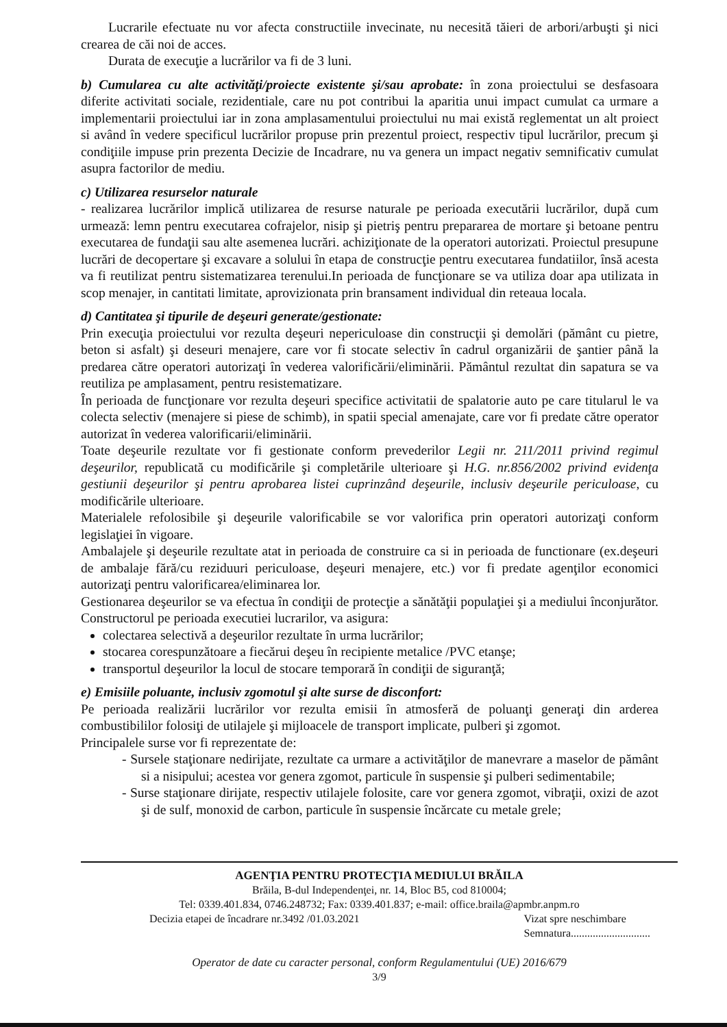Lucrarile efectuate nu vor afecta constructiile invecinate, nu necesită tăieri de arbori/arbuşti şi nici crearea de căi noi de acces.
Durata de execuţie a lucrărilor va fi de 3 luni.
b) Cumularea cu alte activităţi/proiecte existente şi/sau aprobate: în zona proiectului se desfasoara diferite activitati sociale, rezidentiale, care nu pot contribui la aparitia unui impact cumulat ca urmare a implementarii proiectului iar in zona amplasamentului proiectului nu mai există reglementat un alt proiect si având în vedere specificul lucrărilor propuse prin prezentul proiect, respectiv tipul lucrărilor, precum şi condiţiile impuse prin prezenta Decizie de Incadrare, nu va genera un impact negativ semnificativ cumulat asupra factorilor de mediu.
c) Utilizarea resurselor naturale
- realizarea lucrărilor implică utilizarea de resurse naturale pe perioada executării lucrărilor, după cum urmează: lemn pentru executarea cofrajelor, nisip şi pietriş pentru prepararea de mortare şi betoane pentru executarea de fundaţii sau alte asemenea lucrări. achiziţionate de la operatori autorizati. Proiectul presupune lucrări de decopertare şi excavare a solului în etapa de construcţie pentru executarea fundatiilor, însă acesta va fi reutilizat pentru sistematizarea terenului.In perioada de funcţionare se va utiliza doar apa utilizata in scop menajer, in cantitati limitate, aprovizionata prin bransament individual din reteaua locala.
d) Cantitatea şi tipurile de deşeuri generate/gestionate:
Prin execuţia proiectului vor rezulta deşeuri nepericuloase din construcţii şi demolări (pământ cu pietre, beton si asfalt) şi deseuri menajere, care vor fi stocate selectiv în cadrul organizării de şantier până la predarea către operatori autorizaţi în vederea valorificării/eliminării. Pământul rezultat din sapatura se va reutiliza pe amplasament, pentru resistematizare.
În perioada de funcţionare vor rezulta deşeuri specifice activitatii de spalatorie auto pe care titularul le va colecta selectiv (menajere si piese de schimb), in spatii special amenajate, care vor fi predate către operator autorizat în vederea valorificarii/eliminării.
Toate deşeurile rezultate vor fi gestionate conform prevederilor Legii nr. 211/2011 privind regimul deşeurilor, republicată cu modificările şi completările ulterioare şi H.G. nr.856/2002 privind evidenţa gestiunii deşeurilor şi pentru aprobarea listei cuprinzând deşeurile, inclusiv deşeurile periculoase, cu modificările ulterioare.
Materialele refolosibile şi deşeurile valorificabile se vor valorifica prin operatori autorizaţi conform legislaţiei în vigoare.
Ambalajele şi deşeurile rezultate atat in perioada de construire ca si in perioada de functionare (ex.deşeuri de ambalaje fără/cu reziduuri periculoase, deşeuri menajere, etc.) vor fi predate agenţilor economici autorizaţi pentru valorificarea/eliminarea lor.
Gestionarea deşeurilor se va efectua în condiţii de protecţie a sănătăţii populaţiei şi a mediului înconjurător. Constructorul pe perioada executiei lucrarilor, va asigura:
colectarea selectivă a deşeurilor rezultate în urma lucrărilor;
stocarea corespunzătoare a fiecărui deşeu în recipiente metalice /PVC etanşe;
transportul deşeurilor la locul de stocare temporară în condiţii de siguranţă;
e) Emisiile poluante, inclusiv zgomotul şi alte surse de disconfort:
Pe perioada realizării lucrărilor vor rezulta emisii în atmosferă de poluanţi generaţi din arderea combustibililor folosiţi de utilajele şi mijloacele de transport implicate, pulberi şi zgomot.
Principalele surse vor fi reprezentate de:
- Sursele staţionare nedirijate, rezultate ca urmare a activităţilor de manevrare a maselor de pământ si a nisipului; acestea vor genera zgomot, particule în suspensie şi pulberi sedimentabile;
- Surse staţionare dirijate, respectiv utilajele folosite, care vor genera zgomot, vibraţii, oxizi de azot şi de sulf, monoxid de carbon, particule în suspensie încărcate cu metale grele;
AGENŢIA PENTRU PROTECŢIA MEDIULUI BRĂILA
Brăila, B-dul Independenţei, nr. 14, Bloc B5, cod 810004;
Tel: 0339.401.834, 0746.248732; Fax: 0339.401.837; e-mail: office.braila@apmbr.anpm.ro
Decizia etapei de încadrare nr.3492 /01.03.2021 Vizat spre neschimbare
Semnatura.............................
Operator de date cu caracter personal, conform Regulamentului (UE) 2016/679
3/9